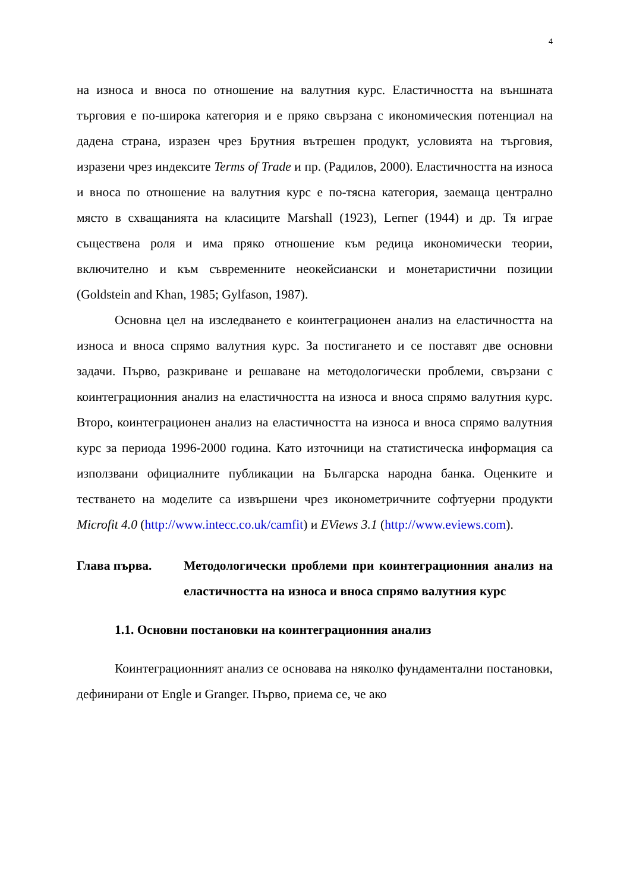4
на износа и вноса по отношение на валутния курс. Еластичността на външната търговия е по-широка категория и е пряко свързана с икономическия потенциал на дадена страна, изразен чрез Брутния вътрешен продукт, условията на търговия, изразени чрез индексите Terms of Trade и пр. (Радилов, 2000). Еластичността на износа и вноса по отношение на валутния курс е по-тясна категория, заемаща централно място в схващанията на класиците Marshall (1923), Lerner (1944) и др. Тя играе съществена роля и има пряко отношение към редица икономически теории, включително и към съвременните неокейсиански и монетаристични позиции (Goldstein and Khan, 1985; Gylfason, 1987).
Основна цел на изследването е коинтеграционен анализ на еластичността на износа и вноса спрямо валутния курс. За постигането и се поставят две основни задачи. Първо, разкриване и решаване на методологически проблеми, свързани с коинтеграционния анализ на еластичността на износа и вноса спрямо валутния курс. Второ, коинтеграционен анализ на еластичността на износа и вноса спрямо валутния курс за периода 1996-2000 година. Като източници на статистическа информация са използвани официалните публикации на Българска народна банка. Оценките и тестването на моделите са извършени чрез иконометричните софтуерни продукти Microfit 4.0 (http://www.intecc.co.uk/camfit) и EViews 3.1 (http://www.eviews.com).
Глава първа. Методологически проблеми при коинтеграционния анализ на еластичността на износа и вноса спрямо валутния курс
1.1. Основни постановки на коинтеграционния анализ
Коинтеграционният анализ се основава на няколко фундаментални постановки, дефинирани от Engle и Granger. Първо, приема се, че ако